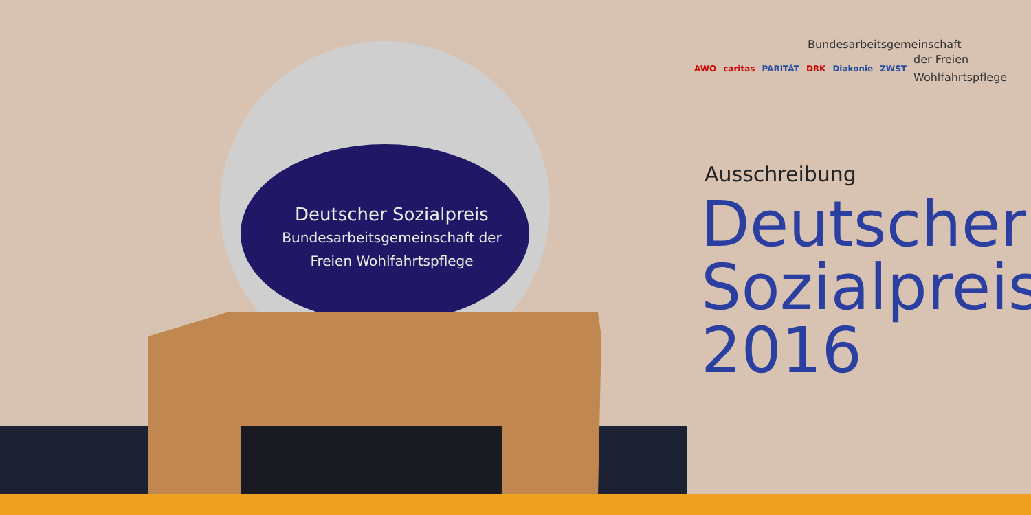Deutscher Sozialpreis
Bundesarbeitsgemeinschaft der
Freien Wohlfahrtspflege
Bundesarbeitsgemeinschaft
AWO caritas PARITÄT DRK Diakonie ZWST
der Freien
Wohlfahrtspflege
Ausschreibung
Deutscher
Sozialpreis
2016